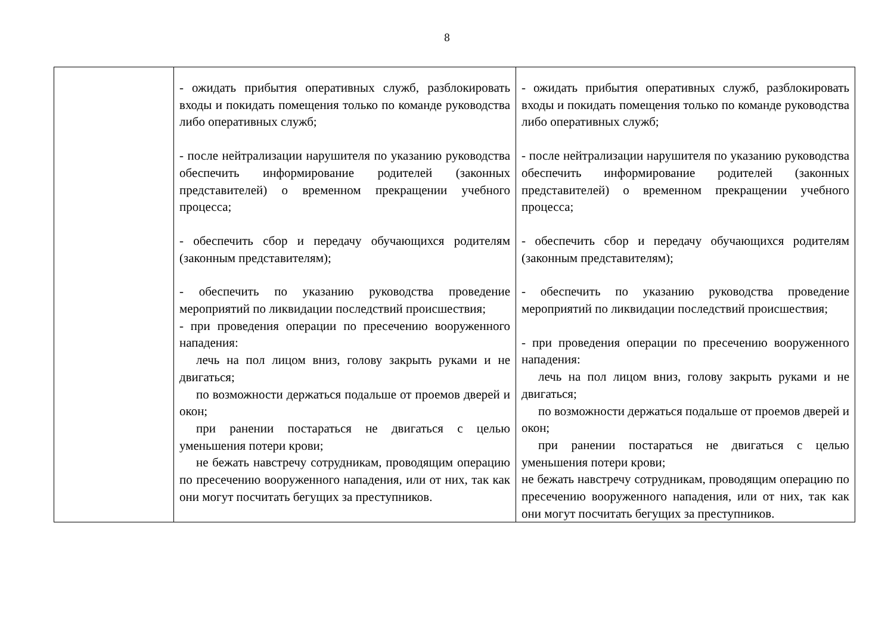8
| | - ожидать прибытия оперативных служб, разблокировать входы и покидать помещения только по команде руководства либо оперативных служб; - после нейтрализации нарушителя по указанию руководства обеспечить информирование родителей (законных представителей) о временном прекращении учебного процесса; - обеспечить сбор и передачу обучающихся родителям (законным представителям); - обеспечить по указанию руководства проведение мероприятий по ликвидации последствий происшествия; - при проведения операции по пресечению вооруженного нападения: лечь на пол лицом вниз, голову закрыть руками и не двигаться; по возможности держаться подальше от проемов дверей и окон; при ранении постараться не двигаться с целью уменьшения потери крови; не бежать навстречу сотрудникам, проводящим операцию по пресечению вооруженного нападения, или от них, так как они могут посчитать бегущих за преступников. | - ожидать прибытия оперативных служб, разблокировать входы и покидать помещения только по команде руководства либо оперативных служб; - после нейтрализации нарушителя по указанию руководства обеспечить информирование родителей (законных представителей) о временном прекращении учебного процесса; - обеспечить сбор и передачу обучающихся родителям (законным представителям); - обеспечить по указанию руководства проведение мероприятий по ликвидации последствий происшествия; - при проведения операции по пресечению вооруженного нападения: лечь на пол лицом вниз, голову закрыть руками и не двигаться; по возможности держаться подальше от проемов дверей и окон; при ранении постараться не двигаться с целью уменьшения потери крови; не бежать навстречу сотрудникам, проводящим операцию по пресечению вооруженного нападения, или от них, так как они могут посчитать бегущих за преступников. |